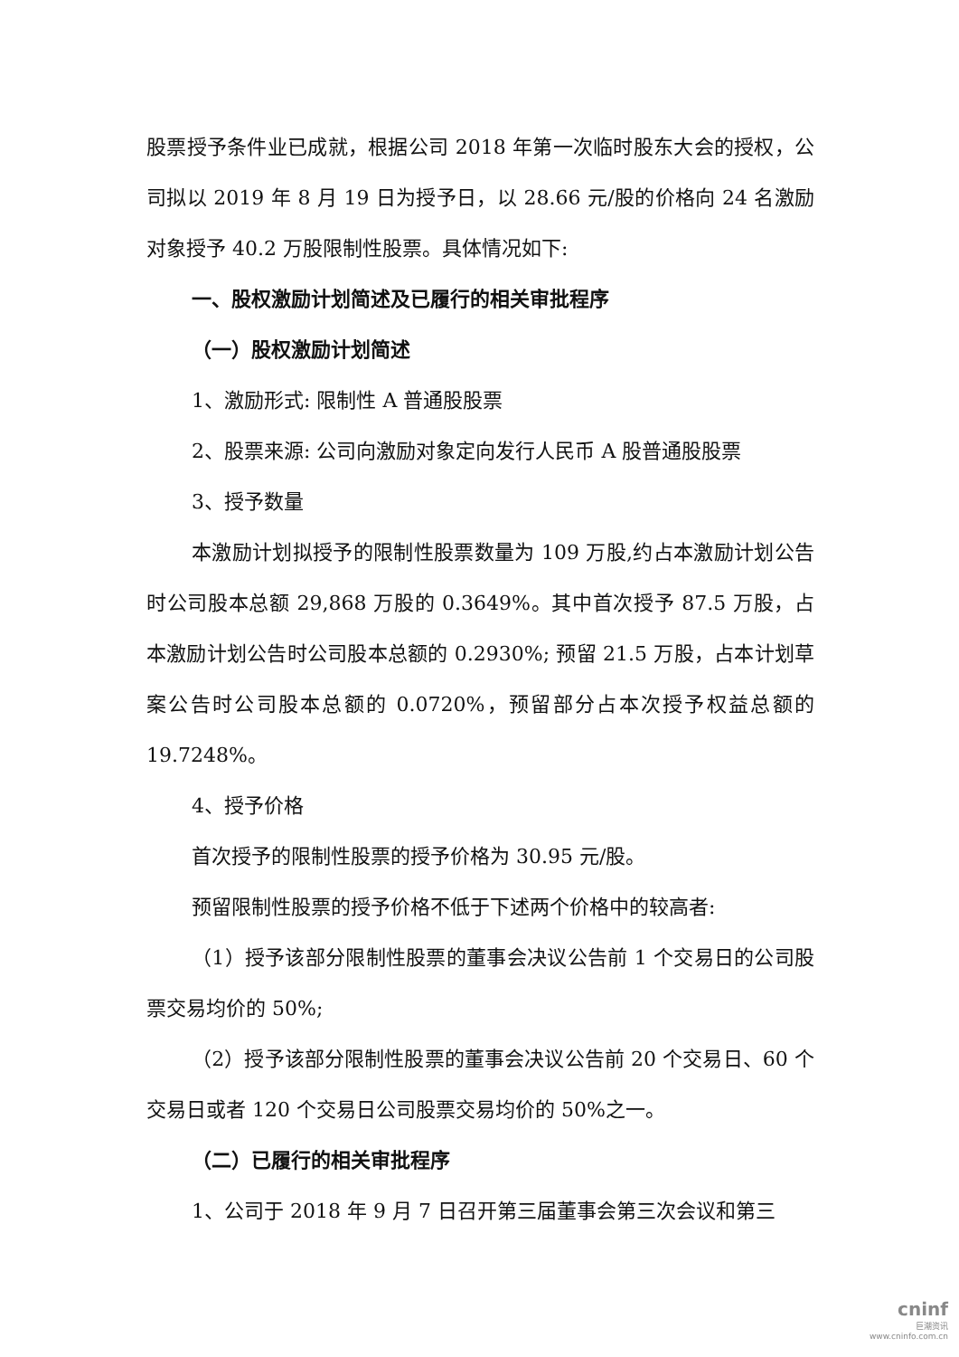股票授予条件业已成就，根据公司 2018 年第一次临时股东大会的授权，公司拟以 2019 年 8 月 19 日为授予日，以 28.66 元/股的价格向 24 名激励对象授予 40.2 万股限制性股票。具体情况如下:
一、股权激励计划简述及已履行的相关审批程序
（一）股权激励计划简述
1、激励形式: 限制性 A 普通股股票
2、股票来源: 公司向激励对象定向发行人民币 A 股普通股股票
3、授予数量
本激励计划拟授予的限制性股票数量为 109 万股,约占本激励计划公告时公司股本总额 29,868 万股的 0.3649%。其中首次授予 87.5 万股，占本激励计划公告时公司股本总额的 0.2930%; 预留 21.5 万股，占本计划草案公告时公司股本总额的 0.0720%，预留部分占本次授予权益总额的 19.7248%。
4、授予价格
首次授予的限制性股票的授予价格为 30.95 元/股。
预留限制性股票的授予价格不低于下述两个价格中的较高者:
（1）授予该部分限制性股票的董事会决议公告前 1 个交易日的公司股票交易均价的 50%;
（2）授予该部分限制性股票的董事会决议公告前 20 个交易日、60 个交易日或者 120 个交易日公司股票交易均价的 50%之一。
（二）已履行的相关审批程序
1、公司于 2018 年 9 月 7 日召开第三届董事会第三次会议和第三
cninf
巨潮资讯
www.cninfo.com.cn